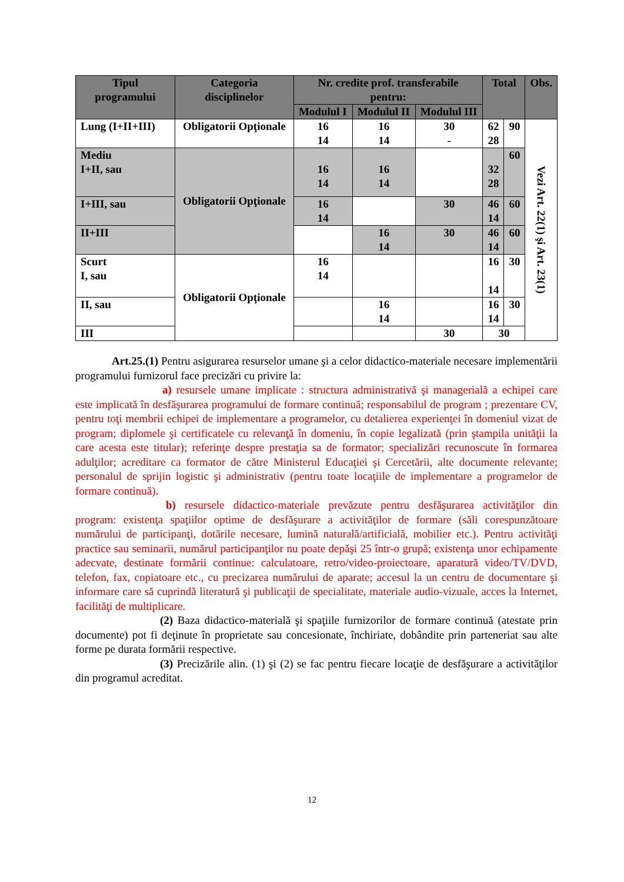| Tipul programului | Categoria disciplinelor | Nr. credite prof. transferabile pentru: | | | Total | | Obs. |
| --- | --- | --- | --- | --- | --- | --- | --- |
| | | Modulul I | Modulul II | Modulul III | | | |
| Lung (I+II+III) | Obligatorii Opţionale | 16 14 | 16 14 | 30 - | 62 28 | 90 | Vezi Art. 22(1) şi Art. 23(1) |
| Mediu I+II, sau | Obligatorii Opţionale | 16 14 | 16 14 | | 32 28 | 60 | |
| I+III, sau | | 16 14 | | 30 | 46 14 | 60 | |
| II+III | | | 16 14 | 30 | 46 14 | 60 | |
| Scurt I, sau | Obligatorii Opţionale | 16 14 | | | 16 14 | 30 | |
| II, sau | | | 16 14 | | 16 14 | 30 | |
| III | | | | 30 | 30 | | |
Art.25.(1) Pentru asigurarea resurselor umane şi a celor didactico-materiale necesare implementării programului furnizorul face precizări cu privire la:
a) resursele umane implicate : structura administrativă şi managerială a echipei care este implicată în desfăşurarea programului de formare continuă; responsabilul de program ; prezentare CV, pentru toţi membrii echipei de implementare a programelor, cu detalierea experienţei în domeniul vizat de program; diplomele şi certificatele cu relevanţă în domeniu, în copie legalizată (prin ştampila unităţii la care acesta este titular); referinţe despre prestaţia sa de formator; specializări recunoscute în formarea adulţilor; acreditare ca formator de către Ministerul Educaţiei şi Cercetării, alte documente relevante; personalul de sprijin logistic şi administrativ (pentru toate locaţiile de implementare a programelor de formare continuă).
b) resursele didactico-materiale prevăzute pentru desfăşurarea activităţilor din program: existenţa spaţiilor optime de desfăşurare a activităţilor de formare (săli corespunzătoare numărului de participanţi, dotările necesare, lumină naturală/artificială, mobilier etc.). Pentru activităţi practice sau seminarii, numărul participanţilor nu poate depăşi 25 într-o grupă; existenţa unor echipamente adecvate, destinate formării continue: calculatoare, retro/video-proiectoare, aparatură video/TV/DVD, telefon, fax, copiatoare etc., cu precizarea numărului de aparate; accesul la un centru de documentare şi informare care să cuprindă literatură şi publicaţii de specialitate, materiale audio-vizuale, acces la Internet, facilităţi de multiplicare.
(2) Baza didactico-materială şi spaţiile furnizorilor de formare continuă (atestate prin documente) pot fi deţinute în proprietate sau concesionate, închiriate, dobândite prin parteneriat sau alte forme pe durata formării respective.
(3) Precizările alin. (1) şi (2) se fac pentru fiecare locaţie de desfăşurare a activităţilor din programul acreditat.
12